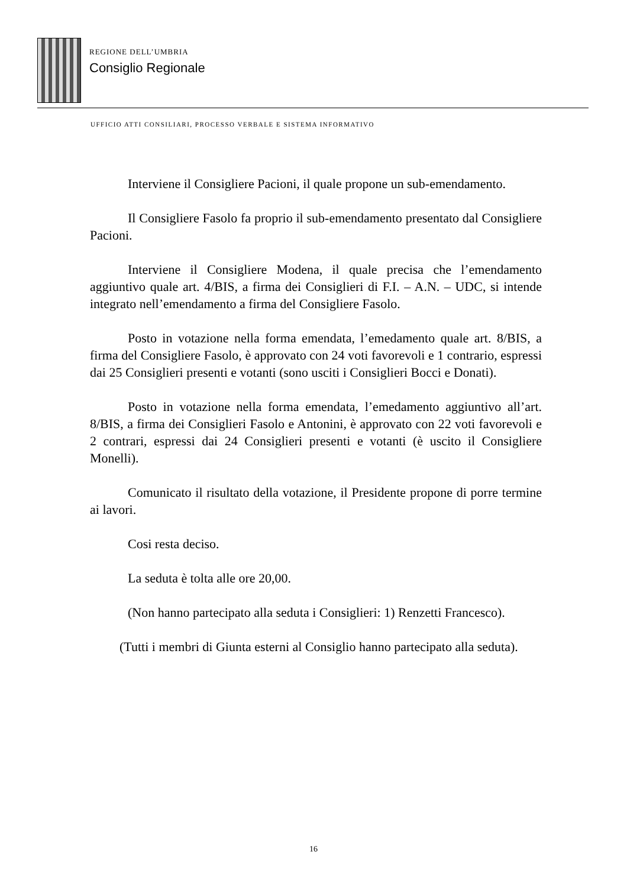REGIONE DELL’UMBRIA
Consiglio Regionale
UFFICIO ATTI CONSILIARI, PROCESSO VERBALE E SISTEMA INFORMATIVO
Interviene il Consigliere Pacioni, il quale propone un sub-emendamento.
Il Consigliere Fasolo fa proprio il sub-emendamento presentato dal Consigliere Pacioni.
Interviene il Consigliere Modena, il quale precisa che l’emendamento aggiuntivo quale art. 4/BIS, a firma dei Consiglieri di F.I. – A.N. – UDC, si intende integrato nell’emendamento a firma del Consigliere Fasolo.
Posto in votazione nella forma emendata, l’emedamento quale art. 8/BIS, a firma del Consigliere Fasolo, è approvato con 24 voti favorevoli e 1 contrario, espressi dai 25 Consiglieri presenti e votanti (sono usciti i Consiglieri Bocci e Donati).
Posto in votazione nella forma emendata, l’emedamento aggiuntivo all’art. 8/BIS, a firma dei Consiglieri Fasolo e Antonini, è approvato con 22 voti favorevoli e 2 contrari, espressi dai 24 Consiglieri presenti e votanti (è uscito il Consigliere Monelli).
Comunicato il risultato della votazione, il Presidente propone di porre termine ai lavori.
Cosi resta deciso.
La seduta è tolta alle ore 20,00.
(Non hanno partecipato alla seduta i Consiglieri: 1) Renzetti Francesco).
(Tutti i membri di Giunta esterni al Consiglio hanno partecipato alla seduta).
16